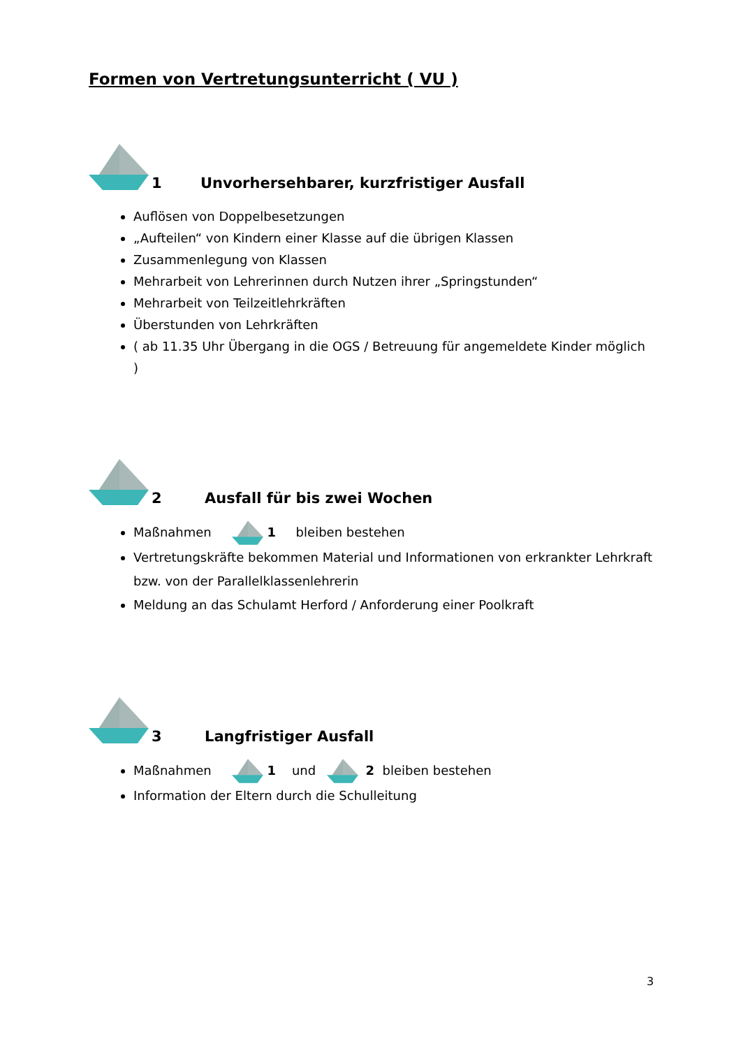Formen von Vertretungsunterricht ( VU )
1
Unvorhersehbarer, kurzfristiger Ausfall
Auflösen von Doppelbesetzungen
„Aufteilen“ von Kindern einer Klasse auf die übrigen Klassen
Zusammenlegung von Klassen
Mehrarbeit von Lehrerinnen durch Nutzen ihrer „Springstunden“
Mehrarbeit von Teilzeitlehrkräften
Überstunden von Lehrkräften
( ab 11.35 Uhr Übergang in die OGS / Betreuung für angemeldete Kinder möglich )
2
Ausfall für bis zwei Wochen
Maßnahmen 1 bleiben bestehen
Vertretungskräfte bekommen Material und Informationen von erkrankter Lehrkraft bzw. von der Parallelklassenlehrerin
Meldung an das Schulamt Herford / Anforderung einer Poolkraft
3
Langfristiger Ausfall
Maßnahmen 1 und 2 bleiben bestehen
Information der Eltern durch die Schulleitung
3